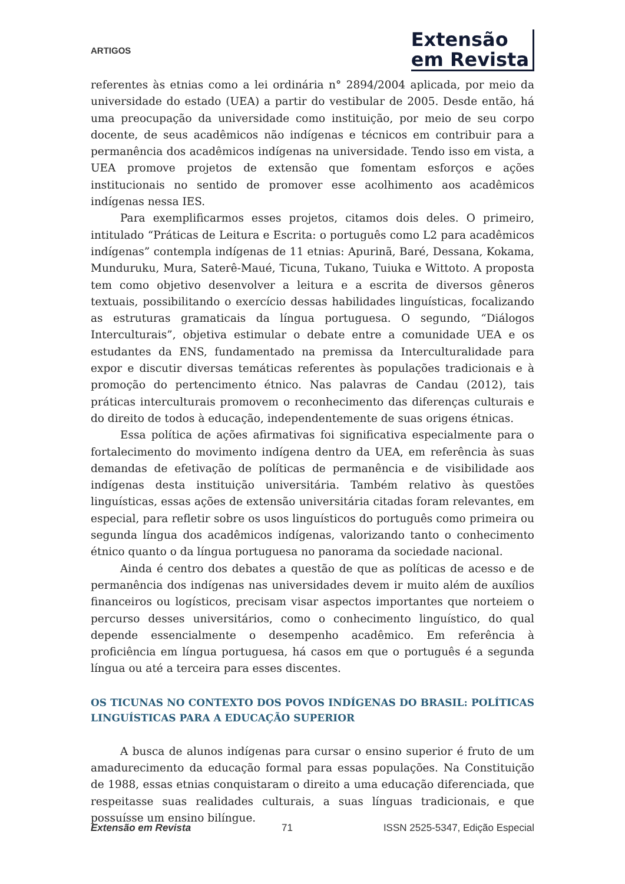ARTIGOS Extensão
em Revista
referentes às etnias como a lei ordinária n° 2894/2004 aplicada, por meio da universidade do estado (UEA) a partir do vestibular de 2005. Desde então, há uma preocupação da universidade como instituição, por meio de seu corpo docente, de seus acadêmicos não indígenas e técnicos em contribuir para a permanência dos acadêmicos indígenas na universidade. Tendo isso em vista, a UEA promove projetos de extensão que fomentam esforços e ações institucionais no sentido de promover esse acolhimento aos acadêmicos indígenas nessa IES.
Para exemplificarmos esses projetos, citamos dois deles. O primeiro, intitulado “Práticas de Leitura e Escrita: o português como L2 para acadêmicos indígenas” contempla indígenas de 11 etnias: Apurinã, Baré, Dessana, Kokama, Munduruku, Mura, Saterê-Maué, Ticuna, Tukano, Tuiuka e Wittoto. A proposta tem como objetivo desenvolver a leitura e a escrita de diversos gêneros textuais, possibilitando o exercício dessas habilidades linguísticas, focalizando as estruturas gramaticais da língua portuguesa. O segundo, “Diálogos Interculturais”, objetiva estimular o debate entre a comunidade UEA e os estudantes da ENS, fundamentado na premissa da Interculturalidade para expor e discutir diversas temáticas referentes às populações tradicionais e à promoção do pertencimento étnico. Nas palavras de Candau (2012), tais práticas interculturais promovem o reconhecimento das diferenças culturais e do direito de todos à educação, independentemente de suas origens étnicas.
Essa política de ações afirmativas foi significativa especialmente para o fortalecimento do movimento indígena dentro da UEA, em referência às suas demandas de efetivação de políticas de permanência e de visibilidade aos indígenas desta instituição universitária. Também relativo às questões linguísticas, essas ações de extensão universitária citadas foram relevantes, em especial, para refletir sobre os usos linguísticos do português como primeira ou segunda língua dos acadêmicos indígenas, valorizando tanto o conhecimento étnico quanto o da língua portuguesa no panorama da sociedade nacional.
Ainda é centro dos debates a questão de que as políticas de acesso e de permanência dos indígenas nas universidades devem ir muito além de auxílios financeiros ou logísticos, precisam visar aspectos importantes que norteiem o percurso desses universitários, como o conhecimento linguístico, do qual depende essencialmente o desempenho acadêmico. Em referência à proficiência em língua portuguesa, há casos em que o português é a segunda língua ou até a terceira para esses discentes.
OS TICUNAS NO CONTEXTO DOS POVOS INDÍGENAS DO BRASIL: POLÍTICAS LINGUÍSTICAS PARA A EDUCAÇÃO SUPERIOR
A busca de alunos indígenas para cursar o ensino superior é fruto de um amadurecimento da educação formal para essas populações. Na Constituição de 1988, essas etnias conquistaram o direito a uma educação diferenciada, que respeitasse suas realidades culturais, a suas línguas tradicionais, e que possuísse um ensino bilíngue.
Extensão em Revista 71 ISSN 2525-5347, Edição Especial